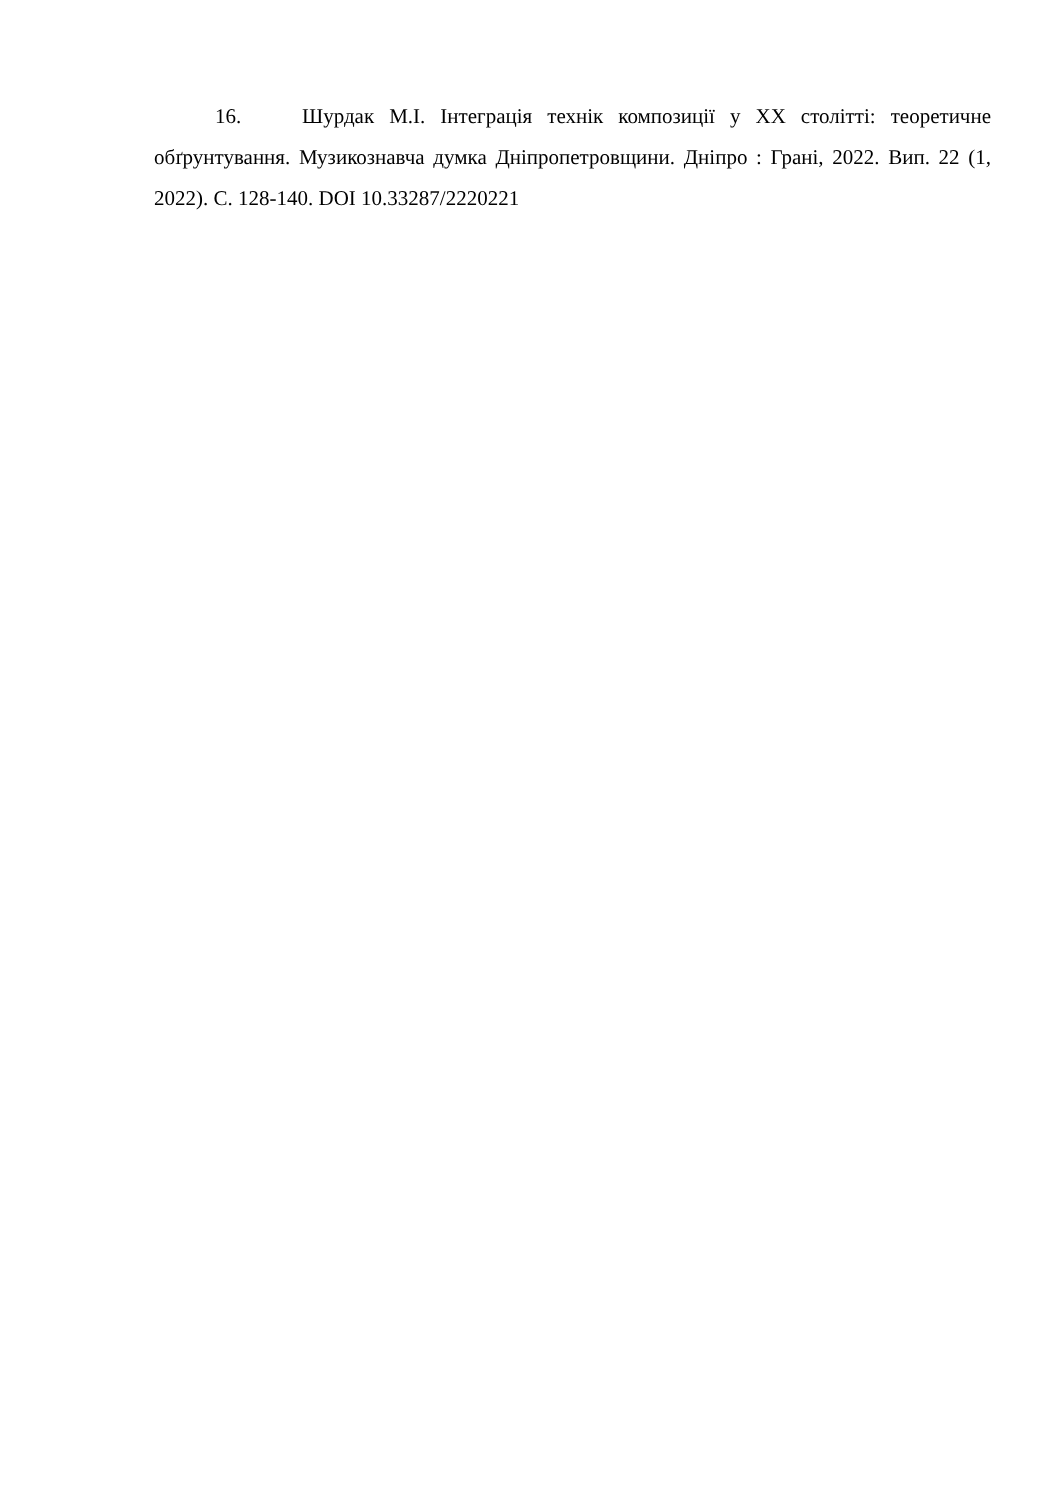16. Шурдак М.І. Інтеграція технік композиції у ХХ столітті: теоретичне обґрунтування. Музикознавча думка Дніпропетровщини. Дніпро : Грані, 2022. Вип. 22 (1, 2022). С. 128-140. DOI 10.33287/2220221